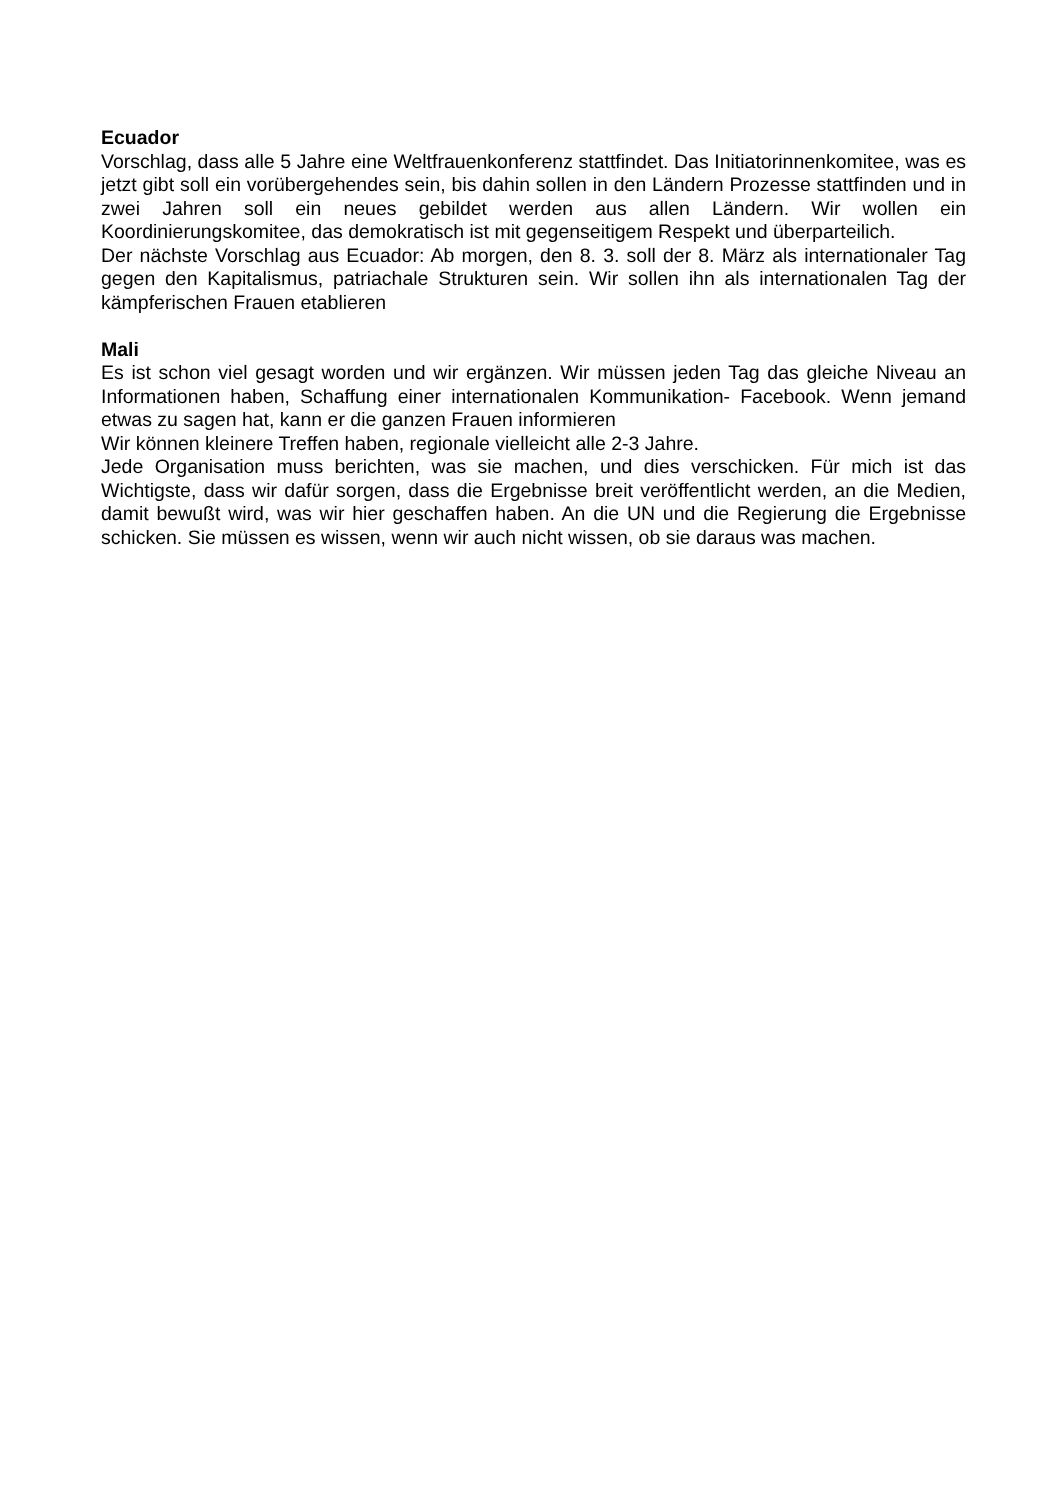Ecuador
Vorschlag, dass alle 5 Jahre eine Weltfrauenkonferenz stattfindet. Das Initiatorinnenkomitee, was es jetzt gibt soll ein vorübergehendes sein, bis dahin sollen in den Ländern Prozesse stattfinden und in zwei Jahren soll ein neues gebildet werden aus allen Ländern. Wir wollen ein Koordinierungskomitee, das demokratisch ist mit gegenseitigem Respekt und überparteilich.
Der nächste Vorschlag aus Ecuador: Ab morgen, den 8. 3. soll der 8. März als internationaler Tag gegen den Kapitalismus, patriachale Strukturen sein. Wir sollen ihn als internationalen Tag der kämpferischen Frauen etablieren
Mali
Es ist schon viel gesagt worden und wir ergänzen. Wir müssen jeden Tag das gleiche Niveau an Informationen haben, Schaffung einer internationalen Kommunikation- Facebook. Wenn jemand etwas zu sagen hat, kann er die ganzen Frauen informieren
Wir können kleinere Treffen haben, regionale vielleicht alle 2-3 Jahre.
Jede Organisation muss berichten, was sie machen, und dies verschicken. Für mich ist das Wichtigste, dass wir dafür sorgen, dass die Ergebnisse breit veröffentlicht werden, an die Medien, damit bewußt wird, was wir hier geschaffen haben. An die UN und die Regierung die Ergebnisse schicken. Sie müssen es wissen, wenn wir auch nicht wissen, ob sie daraus was machen.